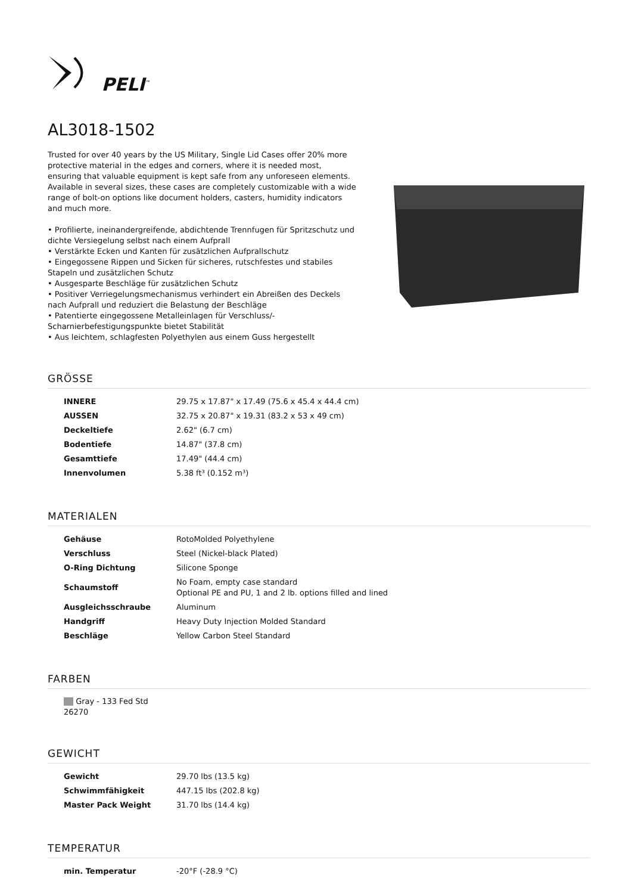PELI<sup>™</sup>
AL3018-1502
Trusted for over 40 years by the US Military, Single Lid Cases offer 20% more protective material in the edges and corners, where it is needed most, ensuring that valuable equipment is kept safe from any unforeseen elements. Available in several sizes, these cases are completely customizable with a wide range of bolt-on options like document holders, casters, humidity indicators and much more.
• Profilierte, ineinandergreifende, abdichtende Trennfugen für Spritzschutz und dichte Versiegelung selbst nach einem Aufprall
• Verstärkte Ecken und Kanten für zusätzlichen Aufprallschutz
• Eingegossene Rippen und Sicken für sicheres, rutschfestes und stabiles Stapeln und zusätzlichen Schutz
• Ausgesparte Beschläge für zusätzlichen Schutz
• Positiver Verriegelungsmechanismus verhindert ein Abreißen des Deckels nach Aufprall und reduziert die Belastung der Beschläge
• Patentierte eingegossene Metalleinlagen für Verschluss/-Scharnierbefestigungspunkte bietet Stabilität
• Aus leichtem, schlagfesten Polyethylen aus einem Guss hergestellt
GRÖSSE
| INNERE | 29.75 x 17.87" x 17.49 (75.6 x 45.4 x 44.4 cm) |
| AUSSEN | 32.75 x 20.87" x 19.31 (83.2 x 53 x 49 cm) |
| Deckeltiefe | 2.62" (6.7 cm) |
| Bodentiefe | 14.87" (37.8 cm) |
| Gesamttiefe | 17.49" (44.4 cm) |
| Innenvolumen | 5.38 ft³ (0.152 m³) |
MATERIALEN
| Gehäuse | RotoMolded Polyethylene |
| Verschluss | Steel (Nickel-black Plated) |
| O-Ring Dichtung | Silicone Sponge |
| Schaumstoff | No Foam, empty case standard Optional PE and PU, 1 and 2 lb. options filled and lined |
| Ausgleichsschraube | Aluminum |
| Handgriff | Heavy Duty Injection Molded Standard |
| Beschläge | Yellow Carbon Steel Standard |
FARBEN
Gray - 133 Fed Std 26270
GEWICHT
| Gewicht | 29.70 lbs (13.5 kg) |
| Schwimmfähigkeit | 447.15 lbs (202.8 kg) |
| Master Pack Weight | 31.70 lbs (14.4 kg) |
TEMPERATUR
| min. Temperatur | -20°F (-28.9 °C) |